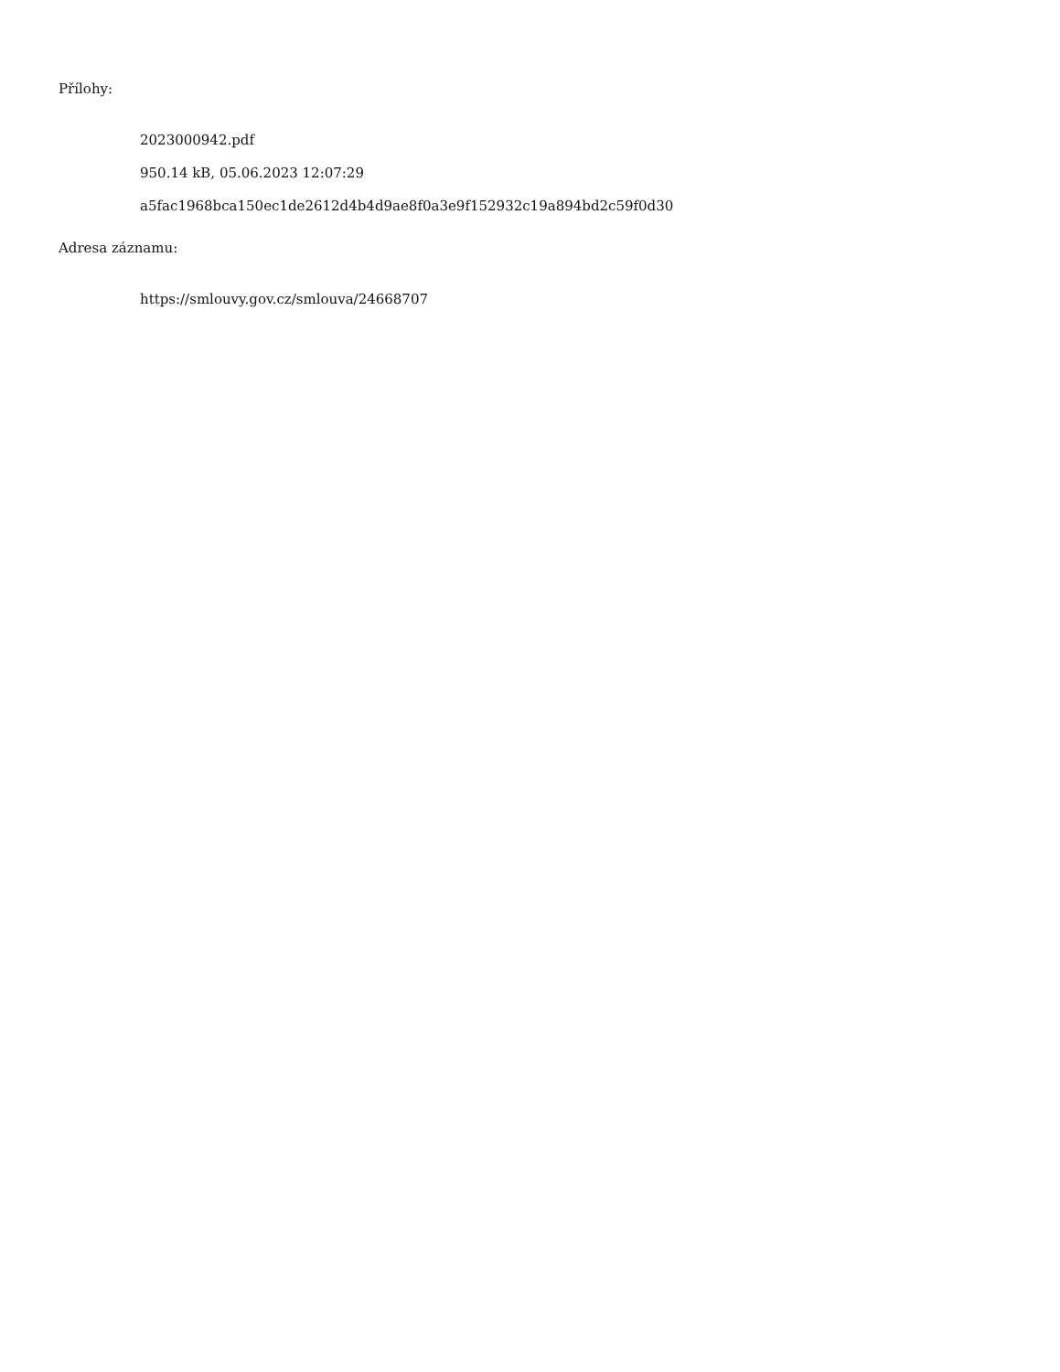Přílohy:
2023000942.pdf
950.14 kB, 05.06.2023 12:07:29
a5fac1968bca150ec1de2612d4b4d9ae8f0a3e9f152932c19a894bd2c59f0d30
Adresa záznamu:
https://smlouvy.gov.cz/smlouva/24668707